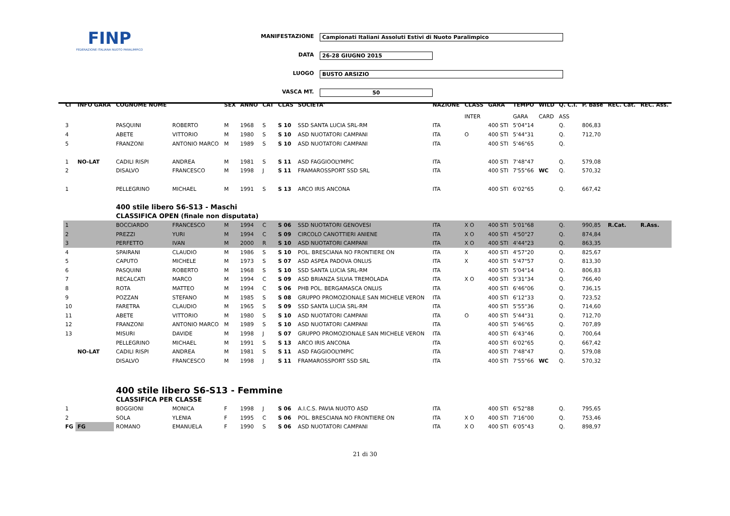FINP
FEDERAZIONE ITALIANA NUOTO PARALIMPICO
MANIFESTAZIONE Campionati Italiani Assoluti Estivi di Nuoto Paralimpico
DATA 26-28 GIUGNO 2015
LUOGO BUSTO ARSIZIO
VASCA MT. 50
| Cl | INFO GARA | COGNOME NOME | | SEX | ANNO | CAT | CLAS | SOCIETA' | NAZIONE | CLASS | GARA | TEMPO | WILD | Q. C.I. | P. base | REC. Cat. | REC. Ass. |
| --- | --- | --- | --- | --- | --- | --- | --- | --- | --- | --- | --- | --- | --- | --- | --- | --- | --- |
| | | | | | | | | | | INTER | | GARA | CARD | ASS | | | |
| 3 | | PASQUINI | ROBERTO | M | 1968 | S | S 10 | SSD SANTA LUCIA SRL-RM | ITA | | 400 STI | 5'04"14 | | Q. | 806,83 | | |
| 4 | | ABETE | VITTORIO | M | 1980 | S | S 10 | ASD NUOTATORI CAMPANI | ITA | O | 400 STI | 5'44"31 | | Q. | 712,70 | | |
| 5 | | FRANZONI | ANTONIO MARCO | M | 1989 | S | S 10 | ASD NUOTATORI CAMPANI | ITA | | 400 STI | 5'46"65 | | Q. | | | |
| 1 | NO-LAT | CADILI RISPI | ANDREA | M | 1981 | S | S 11 | ASD FAGGIOOLYMPIC | ITA | | 400 STI | 7'48"47 | | Q. | 579,08 | | |
| 2 | | DISALVO | FRANCESCO | M | 1998 | J | S 11 | FRAMAROSSPORT SSD SRL | ITA | | 400 STI | 7'55"66 | WC | Q. | 570,32 | | |
| 1 | | PELLEGRINO | MICHAEL | M | 1991 | S | S 13 | ARCO IRIS ANCONA | ITA | | 400 STI | 6'02"65 | | Q. | 667,42 | | |
| | | 400 stile libero S6-S13 - Maschi | | | | | | | | | | | | | | | |
| | | CLASSIFICA OPEN (finale non disputata) | | | | | | | | | | | | | | | |
| 1 | | BOCCIARDO | FRANCESCO | M | 1994 | C | S 06 | SSD NUOTATORI GENOVESI | ITA | X O | 400 STI | 5'01"68 | | Q. | 990,85 | R.Cat. | R.Ass. |
| 2 | | PREZZI | YURI | M | 1994 | C | S 09 | CIRCOLO CANOTTIERI ANIENE | ITA | X O | 400 STI | 4'50"27 | | Q. | 874,84 | | |
| 3 | | PERFETTO | IVAN | M | 2000 | R | S 10 | ASD NUOTATORI CAMPANI | ITA | X O | 400 STI | 4'44"23 | | Q. | 863,35 | | |
| 4 | | SPAIRANI | CLAUDIO | M | 1986 | S | S 10 | POL. BRESCIANA NO FRONTIERE ON | ITA | X | 400 STI | 4'57"20 | | Q. | 825,67 | | |
| 5 | | CAPUTO | MICHELE | M | 1973 | S | S 07 | ASD ASPEA PADOVA ONLUS | ITA | X | 400 STI | 5'47"57 | | Q. | 813,30 | | |
| 6 | | PASQUINI | ROBERTO | M | 1968 | S | S 10 | SSD SANTA LUCIA SRL-RM | ITA | | 400 STI | 5'04"14 | | Q. | 806,83 | | |
| 7 | | RECALCATI | MARCO | M | 1994 | C | S 09 | ASD BRIANZA SILVIA TREMOLADA | ITA | X O | 400 STI | 5'31"34 | | Q. | 766,40 | | |
| 8 | | ROTA | MATTEO | M | 1994 | C | S 06 | PHB POL. BERGAMASCA ONLUS | ITA | | 400 STI | 6'46"06 | | Q. | 736,15 | | |
| 9 | | POZZAN | STEFANO | M | 1985 | S | S 08 | GRUPPO PROMOZIONALE SAN MICHELE VERON | ITA | | 400 STI | 6'12"33 | | Q. | 723,52 | | |
| 10 | | FARETRA | CLAUDIO | M | 1965 | S | S 09 | SSD SANTA LUCIA SRL-RM | ITA | | 400 STI | 5'55"36 | | Q. | 714,60 | | |
| 11 | | ABETE | VITTORIO | M | 1980 | S | S 10 | ASD NUOTATORI CAMPANI | ITA | O | 400 STI | 5'44"31 | | Q. | 712,70 | | |
| 12 | | FRANZONI | ANTONIO MARCO | M | 1989 | S | S 10 | ASD NUOTATORI CAMPANI | ITA | | 400 STI | 5'46"65 | | Q. | 707,89 | | |
| 13 | | MISURI | DAVIDE | M | 1998 | J | S 07 | GRUPPO PROMOZIONALE SAN MICHELE VERON | ITA | | 400 STI | 6'43"46 | | Q. | 700,64 | | |
| | | PELLEGRINO | MICHAEL | M | 1991 | S | S 13 | ARCO IRIS ANCONA | ITA | | 400 STI | 6'02"65 | | Q. | 667,42 | | |
| | NO-LAT | CADILI RISPI | ANDREA | M | 1981 | S | S 11 | ASD FAGGIOOLYMPIC | ITA | | 400 STI | 7'48"47 | | Q. | 579,08 | | |
| | | DISALVO | FRANCESCO | M | 1998 | J | S 11 | FRAMAROSSPORT SSD SRL | ITA | | 400 STI | 7'55"66 | WC | Q. | 570,32 | | |
| | | 400 stile libero S6-S13 - Femmine | | | | | | | | | | | | | | | |
| | | CLASSIFICA PER CLASSE | | | | | | | | | | | | | | | |
| 1 | | BOGGIONI | MONICA | F | 1998 | J | S 06 | A.I.C.S. PAVIA NUOTO ASD | ITA | | 400 STI | 6'52"88 | | Q. | 795,65 | | |
| 2 | | SOLA | YLENIA | F | 1995 | C | S 06 | POL. BRESCIANA NO FRONTIERE ON | ITA | X O | 400 STI | 7'16"00 | | Q. | 753,46 | | |
| FG | FG | ROMANO | EMANUELA | F | 1990 | S | S 06 | ASD NUOTATORI CAMPANI | ITA | X O | 400 STI | 6'05"43 | | Q. | 898,97 | | |
21 di 30